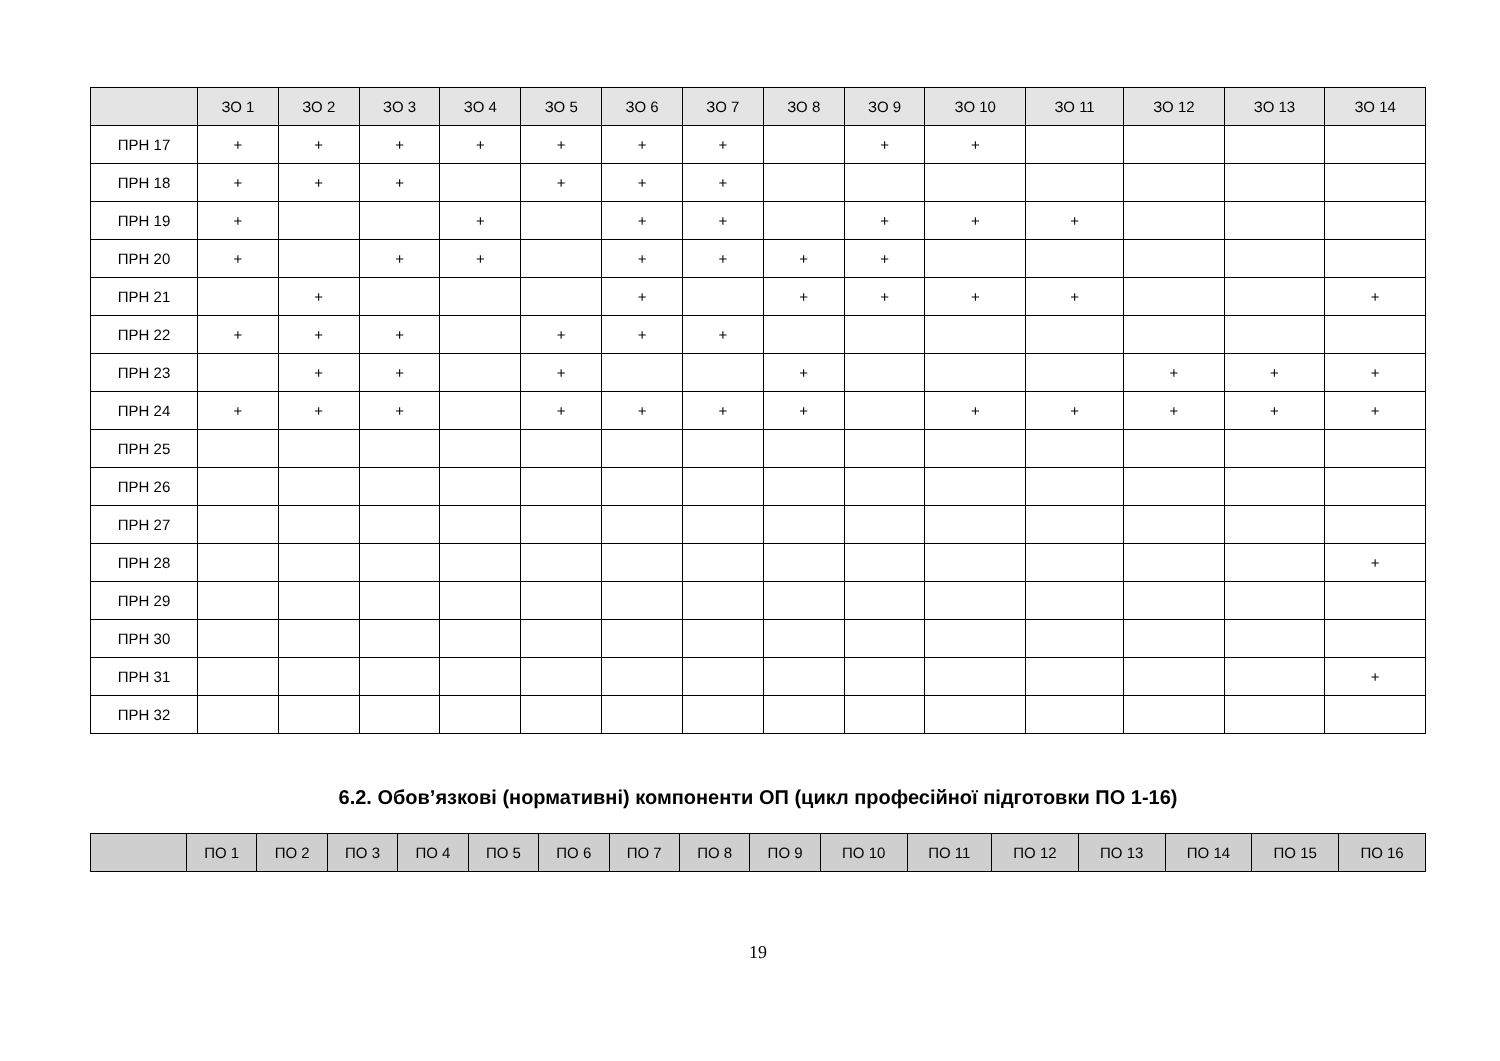| | ЗО 1 | ЗО 2 | ЗО 3 | ЗО 4 | ЗО 5 | ЗО 6 | ЗО 7 | ЗО 8 | ЗО 9 | ЗО 10 | ЗО 11 | ЗО 12 | ЗО 13 | ЗО 14 |
| --- | --- | --- | --- | --- | --- | --- | --- | --- | --- | --- | --- | --- | --- | --- |
| ПРН 17 | + | + | + | + | + | + | + | | + | + | | | | |
| ПРН 18 | + | + | + | | + | + | + | | | | | | | |
| ПРН 19 | + | | | + | | + | + | | + | + | + | | | |
| ПРН 20 | + | | + | + | | + | + | + | + | | | | | |
| ПРН 21 | | + | | | | + | | + | + | + | + | | | + |
| ПРН 22 | + | + | + | | + | + | + | | | | | | | |
| ПРН 23 | | + | + | | + | | | + | | | | + | + | + |
| ПРН 24 | + | + | + | | + | + | + | + | | + | + | + | + | + |
| ПРН 25 | | | | | | | | | | | | | | |
| ПРН 26 | | | | | | | | | | | | | | |
| ПРН 27 | | | | | | | | | | | | | | |
| ПРН 28 | | | | | | | | | | | | | | + |
| ПРН 29 | | | | | | | | | | | | | | |
| ПРН 30 | | | | | | | | | | | | | | |
| ПРН 31 | | | | | | | | | | | | | | + |
| ПРН 32 | | | | | | | | | | | | | | |
6.2. Обов’язкові (нормативні) компоненти ОП (цикл професійної підготовки ПО 1-16)
| | ПО 1 | ПО 2 | ПО 3 | ПО 4 | ПО 5 | ПО 6 | ПО 7 | ПО 8 | ПО 9 | ПО 10 | ПО 11 | ПО 12 | ПО 13 | ПО 14 | ПО 15 | ПО 16 |
| --- | --- | --- | --- | --- | --- | --- | --- | --- | --- | --- | --- | --- | --- | --- | --- | --- |
19